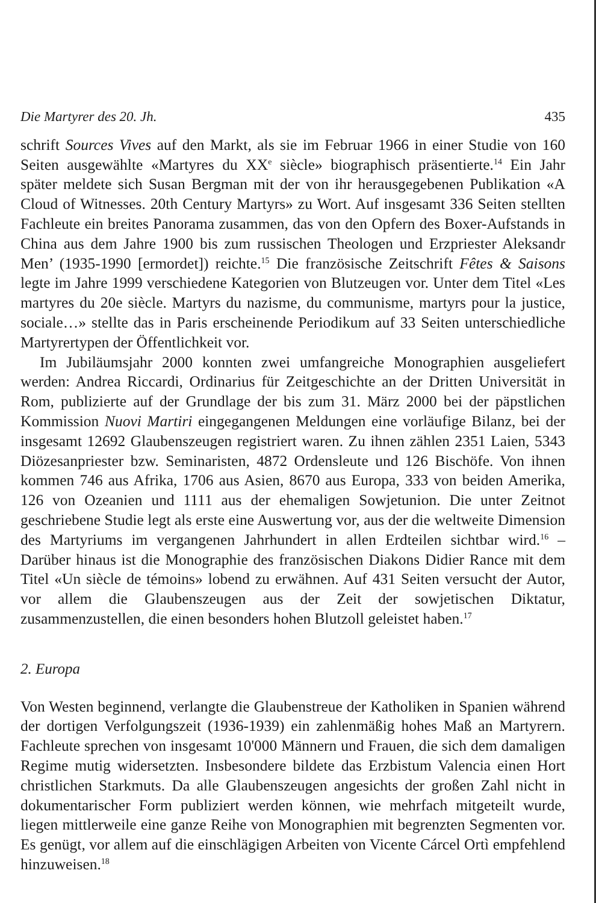Die Martyrer des 20. Jh. 435
schrift Sources Vives auf den Markt, als sie im Februar 1966 in einer Studie von 160 Seiten ausgewählte «Martyres du XX<sup>e</sup> siècle» biographisch präsentierte.<sup>14</sup> Ein Jahr später meldete sich Susan Bergman mit der von ihr herausgegebenen Publikation «A Cloud of Witnesses. 20th Century Martyrs» zu Wort. Auf insgesamt 336 Seiten stellten Fachleute ein breites Panorama zusammen, das von den Opfern des Boxer-Aufstands in China aus dem Jahre 1900 bis zum russischen Theologen und Erzpriester Aleksandr Men’ (1935-1990 [ermordet]) reichte.<sup>15</sup> Die französische Zeitschrift Fêtes & Saisons legte im Jahre 1999 verschiedene Kategorien von Blutzeugen vor. Unter dem Titel «Les martyres du 20e siècle. Martyrs du nazisme, du communisme, martyrs pour la justice, sociale…» stellte das in Paris erscheinende Periodikum auf 33 Seiten unterschiedliche Martyrertypen der Öffentlichkeit vor.
Im Jubiläumsjahr 2000 konnten zwei umfangreiche Monographien ausgeliefert werden: Andrea Riccardi, Ordinarius für Zeitgeschichte an der Dritten Universität in Rom, publizierte auf der Grundlage der bis zum 31. März 2000 bei der päpstlichen Kommission Nuovi Martiri eingegangenen Meldungen eine vorläufige Bilanz, bei der insgesamt 12692 Glaubenszeugen registriert waren. Zu ihnen zählen 2351 Laien, 5343 Diözesanpriester bzw. Seminaristen, 4872 Ordensleute und 126 Bischöfe. Von ihnen kommen 746 aus Afrika, 1706 aus Asien, 8670 aus Europa, 333 von beiden Amerika, 126 von Ozeanien und 1111 aus der ehemaligen Sowjetunion. Die unter Zeitnot geschriebene Studie legt als erste eine Auswertung vor, aus der die weltweite Dimension des Martyriums im vergangenen Jahrhundert in allen Erdteilen sichtbar wird.<sup>16</sup> – Darüber hinaus ist die Monographie des französischen Diakons Didier Rance mit dem Titel «Un siècle de témoins» lobend zu erwähnen. Auf 431 Seiten versucht der Autor, vor allem die Glaubenszeugen aus der Zeit der sowjetischen Diktatur, zusammenzustellen, die einen besonders hohen Blutzoll geleistet haben.<sup>17</sup>
2. Europa
Von Westen beginnend, verlangte die Glaubenstreue der Katholiken in Spanien während der dortigen Verfolgungszeit (1936-1939) ein zahlenmäßig hohes Maß an Martyrern. Fachleute sprechen von insgesamt 10'000 Männern und Frauen, die sich dem damaligen Regime mutig widersetzten. Insbesondere bildete das Erzbistum Valencia einen Hort christlichen Starkmuts. Da alle Glaubenszeugen angesichts der großen Zahl nicht in dokumentarischer Form publiziert werden können, wie mehrfach mitgeteilt wurde, liegen mittlerweile eine ganze Reihe von Monographien mit begrenzten Segmenten vor. Es genügt, vor allem auf die einschlägigen Arbeiten von Vicente Cárcel Ortì empfehlend hinzuweisen.<sup>18</sup>